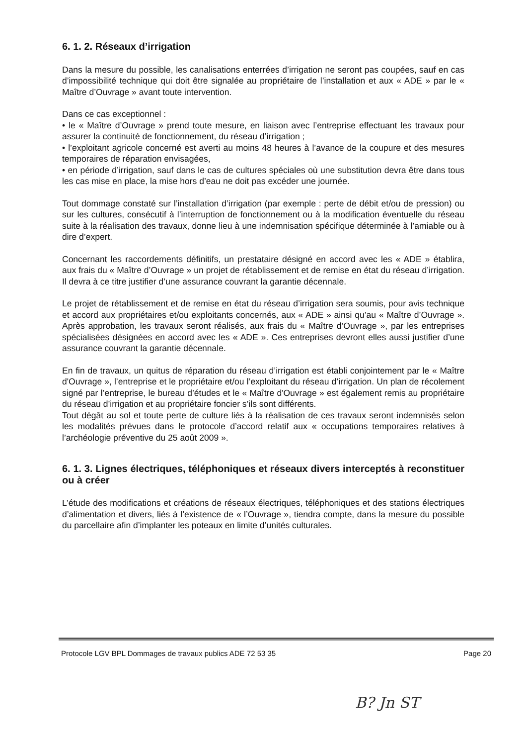6. 1. 2. Réseaux d’irrigation
Dans la mesure du possible, les canalisations enterrées d’irrigation ne seront pas coupées, sauf en cas d’impossibilité technique qui doit être signalée au propriétaire de l’installation et aux « ADE » par le « Maître d’Ouvrage » avant toute intervention.
Dans ce cas exceptionnel :
• le « Maître d’Ouvrage » prend toute mesure, en liaison avec l’entreprise effectuant les travaux pour assurer la continuité de fonctionnement, du réseau d’irrigation ;
• l’exploitant agricole concerné est averti au moins 48 heures à l’avance de la coupure et des mesures temporaires de réparation envisagées,
• en période d’irrigation, sauf dans le cas de cultures spéciales où une substitution devra être dans tous les cas mise en place, la mise hors d’eau ne doit pas excéder une journée.
Tout dommage constaté sur l’installation d’irrigation (par exemple : perte de débit et/ou de pression) ou sur les cultures, consécutif à l’interruption de fonctionnement ou à la modification éventuelle du réseau suite à la réalisation des travaux, donne lieu à une indemnisation spécifique déterminée à l’amiable ou à dire d’expert.
Concernant les raccordements définitifs, un prestataire désigné en accord avec les « ADE » établira, aux frais du « Maître d’Ouvrage » un projet de rétablissement et de remise en état du réseau d’irrigation. Il devra à ce titre justifier d’une assurance couvrant la garantie décennale.
Le projet de rétablissement et de remise en état du réseau d’irrigation sera soumis, pour avis technique et accord aux propriétaires et/ou exploitants concernés, aux « ADE » ainsi qu’au « Maître d’Ouvrage ». Après approbation, les travaux seront réalisés, aux frais du « Maître d’Ouvrage », par les entreprises spécialisées désignées en accord avec les « ADE ». Ces entreprises devront elles aussi justifier d’une assurance couvrant la garantie décennale.
En fin de travaux, un quitus de réparation du réseau d’irrigation est établi conjointement par le « Maître d'Ouvrage », l’entreprise et le propriétaire et/ou l’exploitant du réseau d’irrigation. Un plan de récolement signé par l’entreprise, le bureau d’études et le « Maître d'Ouvrage » est également remis au propriétaire du réseau d’irrigation et au propriétaire foncier s’ils sont différents.
Tout dégât au sol et toute perte de culture liés à la réalisation de ces travaux seront indemnisés selon les modalités prévues dans le protocole d’accord relatif aux « occupations temporaires relatives à l’archéologie préventive du 25 août 2009 ».
6. 1. 3. Lignes électriques, téléphoniques et réseaux divers interceptés à reconstituer ou à créer
L’étude des modifications et créations de réseaux électriques, téléphoniques et des stations électriques d’alimentation et divers, liés à l’existence de « l’Ouvrage », tiendra compte, dans la mesure du possible du parcellaire afin d’implanter les poteaux en limite d’unités culturales.
Protocole LGV BPL Dommages de travaux publics ADE 72 53 35 Page 20
B? Jn ST